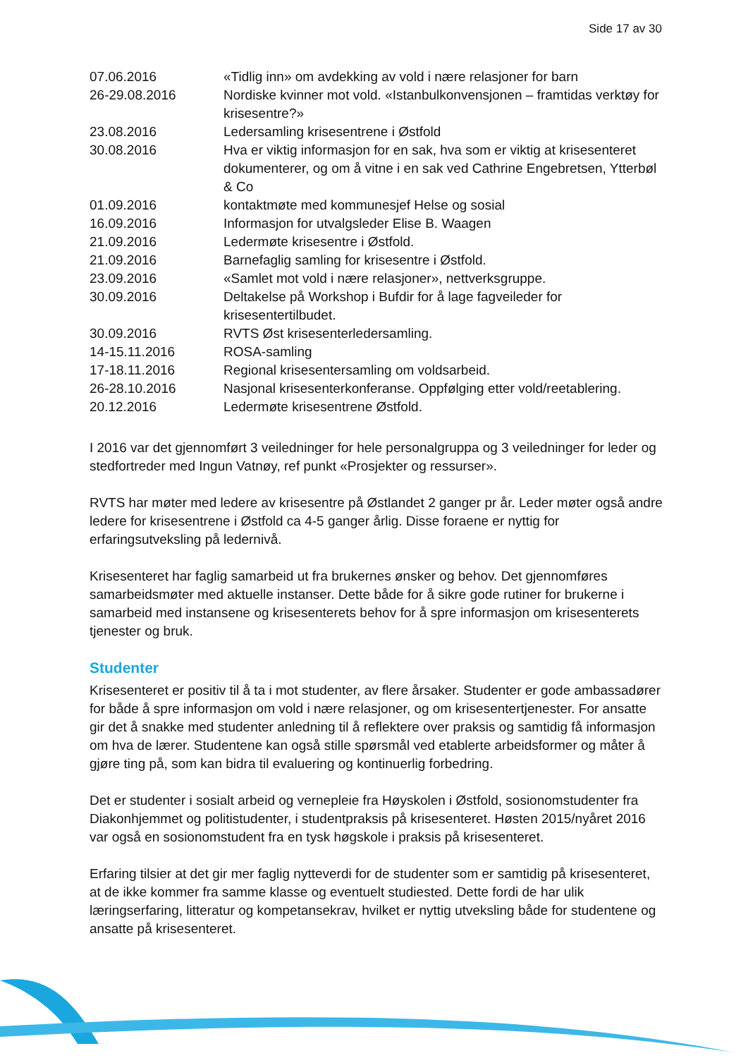Side 17 av 30
| 07.06.2016 | «Tidlig inn» om avdekking av vold i nære relasjoner for barn |
| 26-29.08.2016 | Nordiske kvinner mot vold. «Istanbulkonvensjonen – framtidas verktøy for krisesentre?» |
| 23.08.2016 | Ledersamling krisesentrene i Østfold |
| 30.08.2016 | Hva er viktig informasjon for en sak, hva som er viktig at krisesenteret dokumenterer, og om å vitne i en sak ved Cathrine Engebretsen, Ytterbøl & Co |
| 01.09.2016 | kontaktmøte med kommunesjef Helse og sosial |
| 16.09.2016 | Informasjon for utvalgsleder Elise B. Waagen |
| 21.09.2016 | Ledermøte krisesentre i Østfold. |
| 21.09.2016 | Barnefaglig samling for krisesentre i Østfold. |
| 23.09.2016 | «Samlet mot vold i nære relasjoner», nettverksgruppe. |
| 30.09.2016 | Deltakelse på Workshop i Bufdir for å lage fagveileder for krisesentertilbudet. |
| 30.09.2016 | RVTS Øst krisesenterledersamling. |
| 14-15.11.2016 | ROSA-samling |
| 17-18.11.2016 | Regional krisesentersamling om voldsarbeid. |
| 26-28.10.2016 | Nasjonal krisesenterkonferanse. Oppfølging etter vold/reetablering. |
| 20.12.2016 | Ledermøte krisesentrene Østfold. |
I 2016 var det gjennomført 3 veiledninger for hele personalgruppa og 3 veiledninger for leder og stedfortreder med Ingun Vatnøy, ref punkt «Prosjekter og ressurser».
RVTS har møter med ledere av krisesentre på Østlandet 2 ganger pr år. Leder møter også andre ledere for krisesentrene i Østfold ca 4-5 ganger årlig. Disse foraene er nyttig for erfaringsutveksling på ledernivå.
Krisesenteret har faglig samarbeid ut fra brukernes ønsker og behov. Det gjennomføres samarbeidsmøter med aktuelle instanser. Dette både for å sikre gode rutiner for brukerne i samarbeid med instansene og krisesenterets behov for å spre informasjon om krisesenterets tjenester og bruk.
Studenter
Krisesenteret er positiv til å ta i mot studenter, av flere årsaker. Studenter er gode ambassadører for både å spre informasjon om vold i nære relasjoner, og om krisesentertjenester. For ansatte gir det å snakke med studenter anledning til å reflektere over praksis og samtidig få informasjon om hva de lærer. Studentene kan også stille spørsmål ved etablerte arbeidsformer og måter å gjøre ting på, som kan bidra til evaluering og kontinuerlig forbedring.
Det er studenter i sosialt arbeid og vernepleie fra Høyskolen i Østfold, sosionomstudenter fra Diakonhjemmet og politistudenter, i studentpraksis på krisesenteret. Høsten 2015/nyåret 2016 var også en sosionomstudent fra en tysk høgskole i praksis på krisesenteret.
Erfaring tilsier at det gir mer faglig nytteverdi for de studenter som er samtidig på krisesenteret, at de ikke kommer fra samme klasse og eventuelt studiested. Dette fordi de har ulik læringserfaring, litteratur og kompetansekrav, hvilket er nyttig utveksling både for studentene og ansatte på krisesenteret.